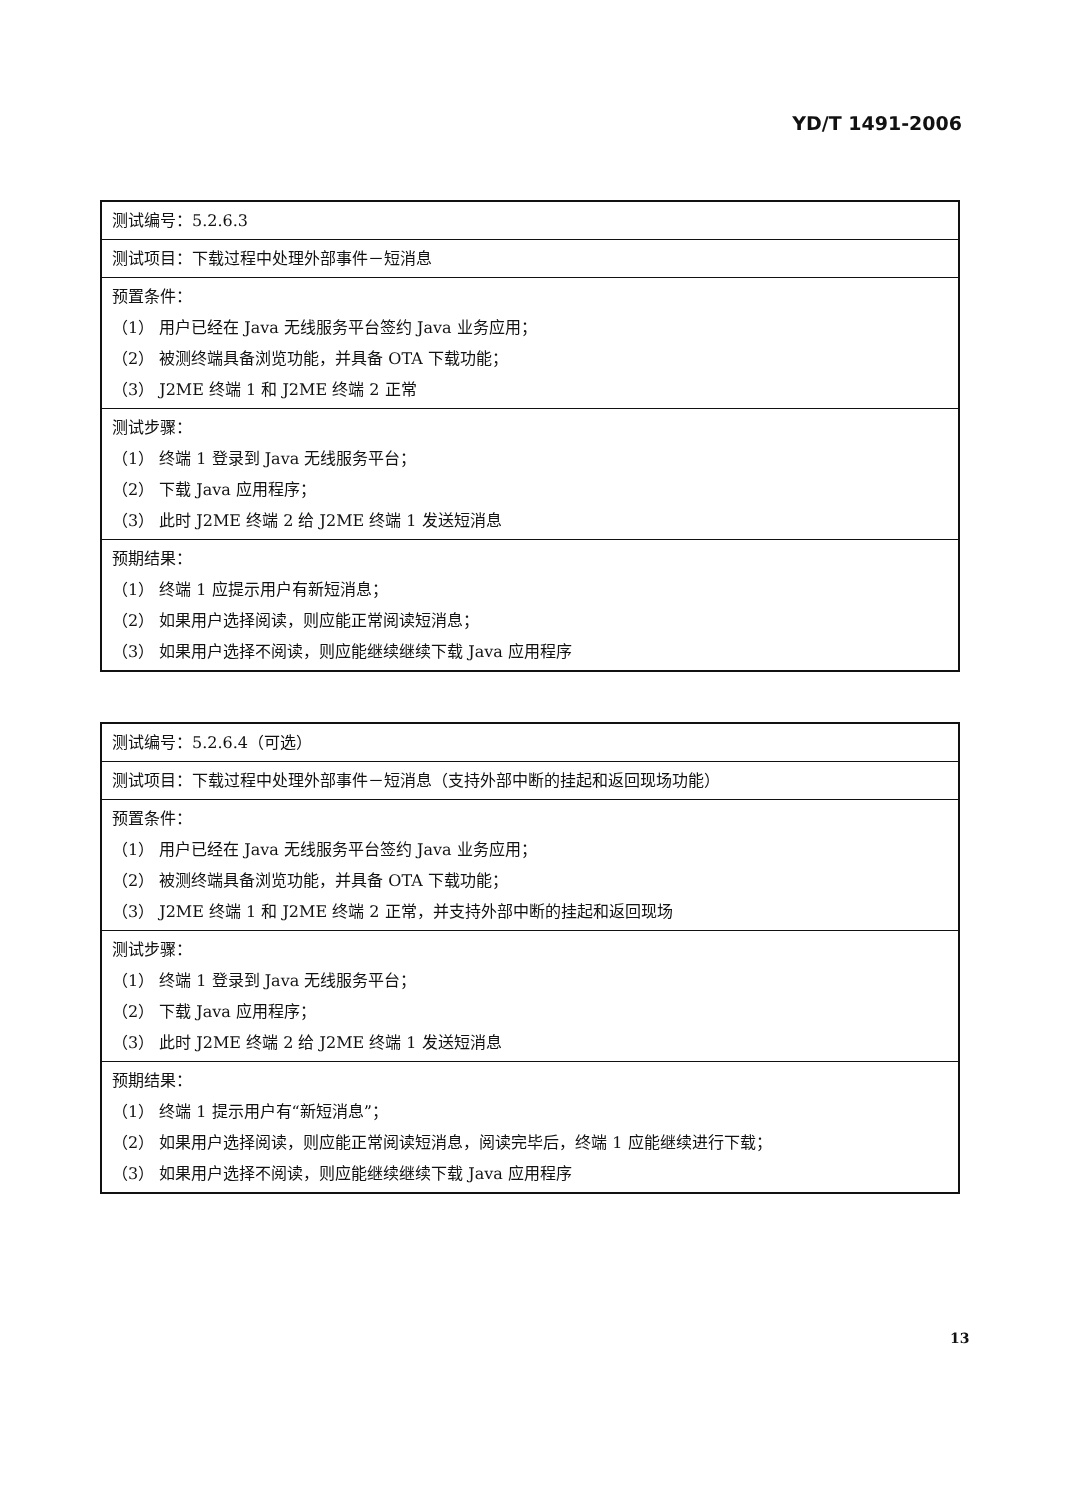YD/T 1491-2006
| 测试编号：5.2.6.3 |
| 测试项目：下载过程中处理外部事件－短消息 |
| 预置条件： （1） 用户已经在 Java 无线服务平台签约 Java 业务应用； （2） 被测终端具备浏览功能，并具备 OTA 下载功能； （3） J2ME 终端 1 和 J2ME 终端 2 正常 |
| 测试步骤： （1） 终端 1 登录到 Java 无线服务平台； （2） 下载 Java 应用程序； （3） 此时 J2ME 终端 2 给 J2ME 终端 1 发送短消息 |
| 预期结果： （1） 终端 1 应提示用户有新短消息； （2） 如果用户选择阅读，则应能正常阅读短消息； （3） 如果用户选择不阅读，则应能继续继续下载 Java 应用程序 |
| 测试编号：5.2.6.4（可选） |
| 测试项目：下载过程中处理外部事件－短消息（支持外部中断的挂起和返回现场功能） |
| 预置条件： （1） 用户已经在 Java 无线服务平台签约 Java 业务应用； （2） 被测终端具备浏览功能，并具备 OTA 下载功能； （3） J2ME 终端 1 和 J2ME 终端 2 正常，并支持外部中断的挂起和返回现场 |
| 测试步骤： （1） 终端 1 登录到 Java 无线服务平台； （2） 下载 Java 应用程序； （3） 此时 J2ME 终端 2 给 J2ME 终端 1 发送短消息 |
| 预期结果： （1） 终端 1 提示用户有“新短消息”； （2） 如果用户选择阅读，则应能正常阅读短消息，阅读完毕后，终端 1 应能继续进行下载； （3） 如果用户选择不阅读，则应能继续继续下载 Java 应用程序 |
13